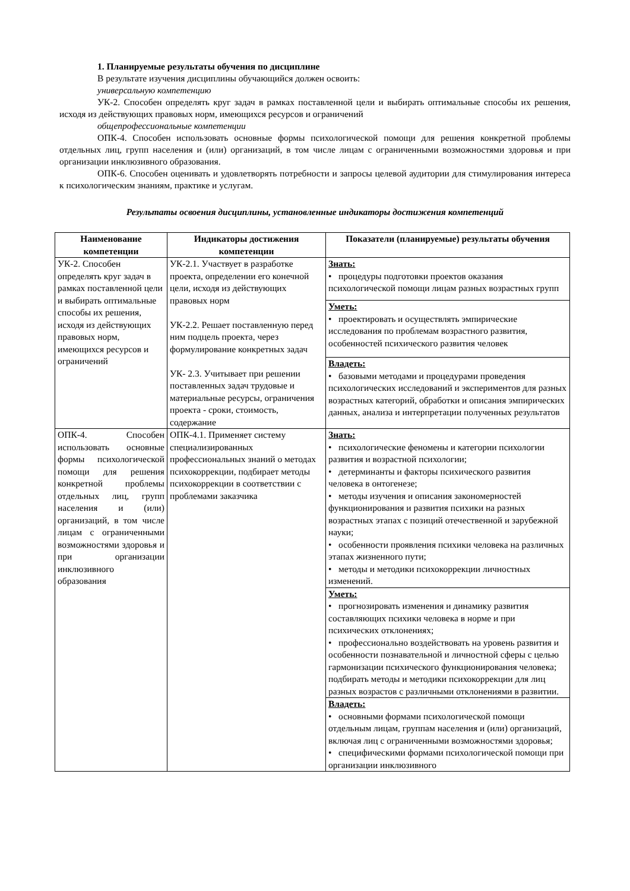1. Планируемые результаты обучения по дисциплине
В результате изучения дисциплины обучающийся должен освоить:
универсальную компетенцию
УК-2. Способен определять круг задач в рамках поставленной цели и выбирать оптимальные способы их решения, исходя из действующих правовых норм, имеющихся ресурсов и ограничений
общепрофессиональные компетенции
ОПК-4. Способен использовать основные формы психологической помощи для решения конкретной проблемы отдельных лиц, групп населения и (или) организаций, в том числе лицам с ограниченными возможностями здоровья и при организации инклюзивного образования.
ОПК-6. Способен оценивать и удовлетворять потребности и запросы целевой аудитории для стимулирования интереса к психологическим знаниям, практике и услугам.
Результаты освоения дисциплины, установленные индикаторы достижения компетенций
| Наименование компетенции | Индикаторы достижения компетенции | Показатели (планируемые) результаты обучения |
| --- | --- | --- |
| УК-2. Способен определять круг задач в рамках поставленной цели и выбирать оптимальные способы их решения, исходя из действующих правовых норм, имеющихся ресурсов и ограничений | УК-2.1. Участвует в разработке проекта, определении его конечной цели, исходя из действующих правовых норм УК-2.2. Решает поставленную перед ним подцель проекта, через формулирование конкретных задач УК- 2.3. Учитывает при решении поставленных задач трудовые и материальные ресурсы, ограничения проекта - сроки, стоимость, содержание | Знать: • процедуры подготовки проектов оказания психологической помощи лицам разных возрастных групп |
| | | Уметь: • проектировать и осуществлять эмпирические исследования по проблемам возрастного развития, особенностей психического развития человек |
| | | Владеть: • базовыми методами и процедурами проведения психологических исследований и экспериментов для разных возрастных категорий, обработки и описания эмпирических данных, анализа и интерпретации полученных результатов |
| ОПК-4. Способен использовать основные формы психологической помощи для решения конкретной проблемы отдельных лиц, групп населения и (или) организаций, в том числе лицам с ограниченными возможностями здоровья и при организации инклюзивного образования | ОПК-4.1. Применяет систему специализированных профессиональных знаний о методах психокоррекции, подбирает методы психокоррекции в соответствии с проблемами заказчика | Знать: • психологические феномены и категории психологии развития и возрастной психологии; • детерминанты и факторы психического развития человека в онтогенезе; • методы изучения и описания закономерностей функционирования и развития психики на разных возрастных этапах с позиций отечественной и зарубежной науки; • особенности проявления психики человека на различных этапах жизненного пути; • методы и методики психокоррекции личностных изменений. |
| | | Уметь: • прогнозировать изменения и динамику развития составляющих психики человека в норме и при психических отклонениях; • профессионально воздействовать на уровень развития и особенности познавательной и личностной сферы с целью гармонизации психического функционирования человека; подбирать методы и методики психокоррекции для лиц разных возрастов с различными отклонениями в развитии. |
| | | Владеть: • основными формами психологической помощи отдельным лицам, группам населения и (или) организаций, включая лиц с ограниченными возможностями здоровья; • специфическими формами психологической помощи при организации инклюзивного |